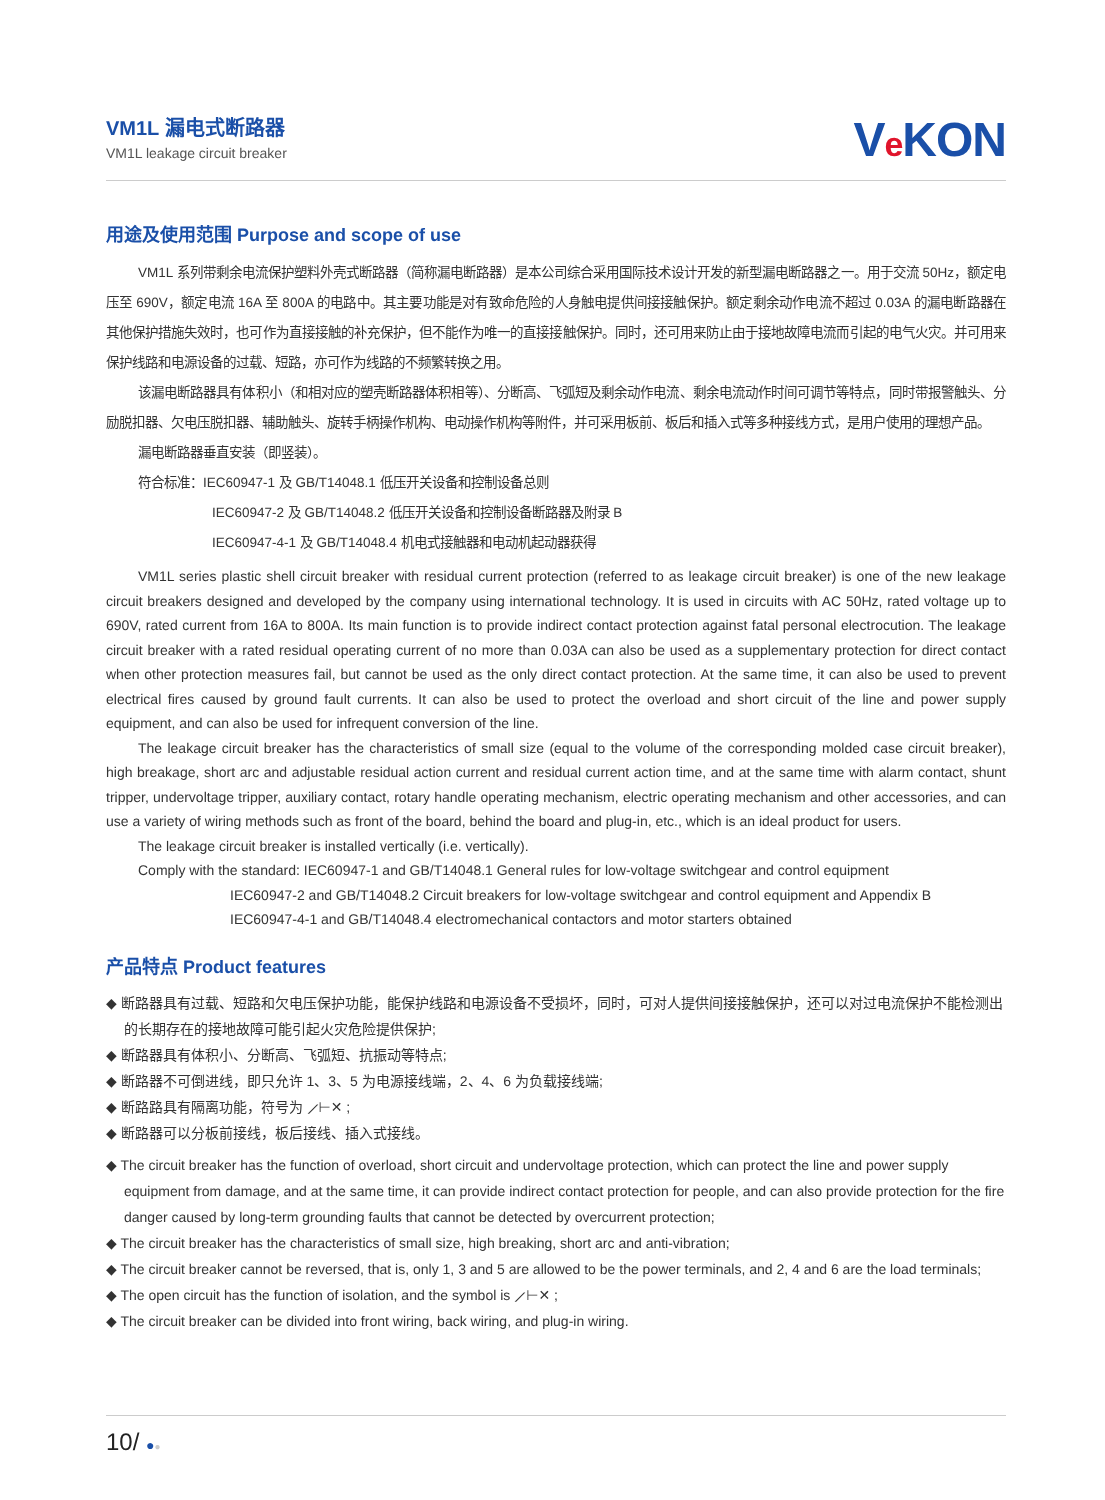VM1L 漏电式断路器
VM1L leakage circuit breaker
Ve KON
用途及使用范围 Purpose and scope of use
VM1L 系列带剩余电流保护塑料外壳式断路器（简称漏电断路器）是本公司综合采用国际技术设计开发的新型漏电断路器之一。用于交流 50Hz，额定电压至 690V，额定电流 16A 至 800A 的电路中。其主要功能是对有致命危险的人身触电提供间接接触保护。额定剩余动作电流不超过 0.03A 的漏电断路器在其他保护措施失效时，也可作为直接接触的补充保护，但不能作为唯一的直接接触保护。同时，还可用来防止由于接地故障电流而引起的电气火灾。并可用来保护线路和电源设备的过载、短路，亦可作为线路的不频繁转换之用。
该漏电断路器具有体积小（和相对应的塑壳断路器体积相等）、分断高、飞弧短及剩余动作电流、剩余电流动作时间可调节等特点，同时带报警触头、分励脱扣器、欠电压脱扣器、辅助触头、旋转手柄操作机构、电动操作机构等附件，并可采用板前、板后和插入式等多种接线方式，是用户使用的理想产品。
漏电断路器垂直安装（即竖装）。
符合标准：IEC60947-1 及 GB/T14048.1 低压开关设备和控制设备总则
IEC60947-2 及 GB/T14048.2 低压开关设备和控制设备断路器及附录 B
IEC60947-4-1 及 GB/T14048.4 机电式接触器和电动机起动器获得
VM1L series plastic shell circuit breaker with residual current protection (referred to as leakage circuit breaker) is one of the new leakage circuit breakers designed and developed by the company using international technology. It is used in circuits with AC 50Hz, rated voltage up to 690V, rated current from 16A to 800A. Its main function is to provide indirect contact protection against fatal personal electrocution. The leakage circuit breaker with a rated residual operating current of no more than 0.03A can also be used as a supplementary protection for direct contact when other protection measures fail, but cannot be used as the only direct contact protection. At the same time, it can also be used to prevent electrical fires caused by ground fault currents. It can also be used to protect the overload and short circuit of the line and power supply equipment, and can also be used for infrequent conversion of the line.
The leakage circuit breaker has the characteristics of small size (equal to the volume of the corresponding molded case circuit breaker), high breakage, short arc and adjustable residual action current and residual current action time, and at the same time with alarm contact, shunt tripper, undervoltage tripper, auxiliary contact, rotary handle operating mechanism, electric operating mechanism and other accessories, and can use a variety of wiring methods such as front of the board, behind the board and plug-in, etc., which is an ideal product for users.
The leakage circuit breaker is installed vertically (i.e. vertically).
Comply with the standard: IEC60947-1 and GB/T14048.1 General rules for low-voltage switchgear and control equipment
IEC60947-2 and GB/T14048.2 Circuit breakers for low-voltage switchgear and control equipment and Appendix B
IEC60947-4-1 and GB/T14048.4 electromechanical contactors and motor starters obtained
产品特点 Product features
◆ 断路器具有过载、短路和欠电压保护功能，能保护线路和电源设备不受损坏，同时，可对人提供间接接触保护，还可以对过电流保护不能检测出的长期存在的接地故障可能引起火灾危险提供保护;
◆ 断路器具有体积小、分断高、飞弧短、抗振动等特点;
◆ 断路器不可倒进线，即只允许 1、3、5 为电源接线端，2、4、6 为负载接线端;
◆ 断路路具有隔离功能，符号为 ⟋⊢✕ ;
◆ 断路器可以分板前接线，板后接线、插入式接线。
◆ The circuit breaker has the function of overload, short circuit and undervoltage protection, which can protect the line and power supply equipment from damage, and at the same time, it can provide indirect contact protection for people, and can also provide protection for the fire danger caused by long-term grounding faults that cannot be detected by overcurrent protection;
◆ The circuit breaker has the characteristics of small size, high breaking, short arc and anti-vibration;
◆ The circuit breaker cannot be reversed, that is, only 1, 3 and 5 are allowed to be the power terminals, and 2, 4 and 6 are the load terminals;
◆ The open circuit has the function of isolation, and the symbol is ⟋⊢✕ ;
◆ The circuit breaker can be divided into front wiring, back wiring, and plug-in wiring.
10/ ●●